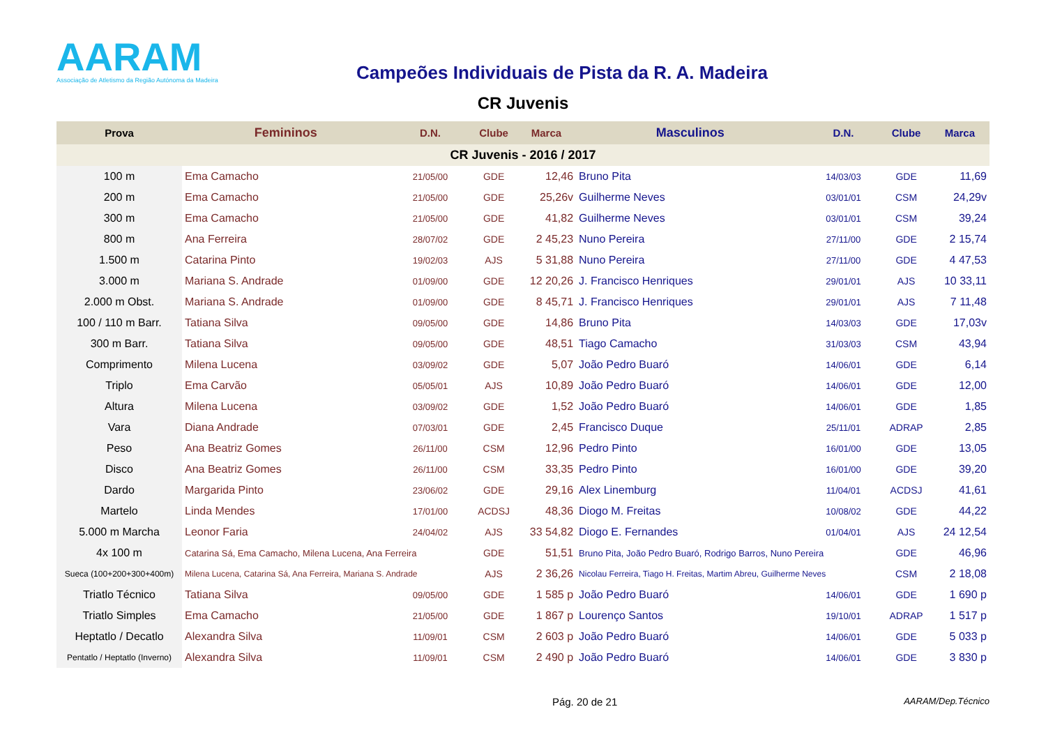AARAM
Associação de Atletismo da Região Autónoma da Madeira
Campeões Individuais de Pista da R. A. Madeira
CR Juvenis
| Prova | Femininos | D.N. | Clube | Marca | Masculinos | D.N. | Clube | Marca |
| --- | --- | --- | --- | --- | --- | --- | --- | --- |
| CR Juvenis - 2016 / 2017 | | | | | | | | |
| 100 m | Ema Camacho | 21/05/00 | GDE | 12,46 | Bruno Pita | 14/03/03 | GDE | 11,69 |
| 200 m | Ema Camacho | 21/05/00 | GDE | 25,26v | Guilherme Neves | 03/01/01 | CSM | 24,29v |
| 300 m | Ema Camacho | 21/05/00 | GDE | 41,82 | Guilherme Neves | 03/01/01 | CSM | 39,24 |
| 800 m | Ana Ferreira | 28/07/02 | GDE | 2 45,23 | Nuno Pereira | 27/11/00 | GDE | 2 15,74 |
| 1.500 m | Catarina Pinto | 19/02/03 | AJS | 5 31,88 | Nuno Pereira | 27/11/00 | GDE | 4 47,53 |
| 3.000 m | Mariana S. Andrade | 01/09/00 | GDE | 12 20,26 | J. Francisco Henriques | 29/01/01 | AJS | 10 33,11 |
| 2.000 m Obst. | Mariana S. Andrade | 01/09/00 | GDE | 8 45,71 | J. Francisco Henriques | 29/01/01 | AJS | 7 11,48 |
| 100 / 110 m Barr. | Tatiana Silva | 09/05/00 | GDE | 14,86 | Bruno Pita | 14/03/03 | GDE | 17,03v |
| 300 m Barr. | Tatiana Silva | 09/05/00 | GDE | 48,51 | Tiago Camacho | 31/03/03 | CSM | 43,94 |
| Comprimento | Milena Lucena | 03/09/02 | GDE | 5,07 | João Pedro Buaró | 14/06/01 | GDE | 6,14 |
| Triplo | Ema Carvão | 05/05/01 | AJS | 10,89 | João Pedro Buaró | 14/06/01 | GDE | 12,00 |
| Altura | Milena Lucena | 03/09/02 | GDE | 1,52 | João Pedro Buaró | 14/06/01 | GDE | 1,85 |
| Vara | Diana Andrade | 07/03/01 | GDE | 2,45 | Francisco Duque | 25/11/01 | ADRAP | 2,85 |
| Peso | Ana Beatriz Gomes | 26/11/00 | CSM | 12,96 | Pedro Pinto | 16/01/00 | GDE | 13,05 |
| Disco | Ana Beatriz Gomes | 26/11/00 | CSM | 33,35 | Pedro Pinto | 16/01/00 | GDE | 39,20 |
| Dardo | Margarida Pinto | 23/06/02 | GDE | 29,16 | Alex Linemburg | 11/04/01 | ACDSJ | 41,61 |
| Martelo | Linda Mendes | 17/01/00 | ACDSJ | 48,36 | Diogo M. Freitas | 10/08/02 | GDE | 44,22 |
| 5.000 m Marcha | Leonor Faria | 24/04/02 | AJS | 33 54,82 | Diogo E. Fernandes | 01/04/01 | AJS | 24 12,54 |
| 4x 100 m | Catarina Sá, Ema Camacho, Milena Lucena, Ana Ferreira | | GDE | 51,51 | Bruno Pita, João Pedro Buaró, Rodrigo Barros, Nuno Pereira | | GDE | 46,96 |
| Sueca (100+200+300+400m) | Milena Lucena, Catarina Sá, Ana Ferreira, Mariana S. Andrade | | AJS | 2 36,26 | Nicolau Ferreira, Tiago H. Freitas, Martim Abreu, Guilherme Neves | | CSM | 2 18,08 |
| Triatlo Técnico | Tatiana Silva | 09/05/00 | GDE | 1 585 p | João Pedro Buaró | 14/06/01 | GDE | 1 690 p |
| Triatlo Simples | Ema Camacho | 21/05/00 | GDE | 1 867 p | Lourenço Santos | 19/10/01 | ADRAP | 1 517 p |
| Heptatlo / Decatlo | Alexandra Silva | 11/09/01 | CSM | 2 603 p | João Pedro Buaró | 14/06/01 | GDE | 5 033 p |
| Pentatlo / Heptatlo (Inverno) | Alexandra Silva | 11/09/01 | CSM | 2 490 p | João Pedro Buaró | 14/06/01 | GDE | 3 830 p |
Pág. 20 de 21 AARAM/Dep.Técnico